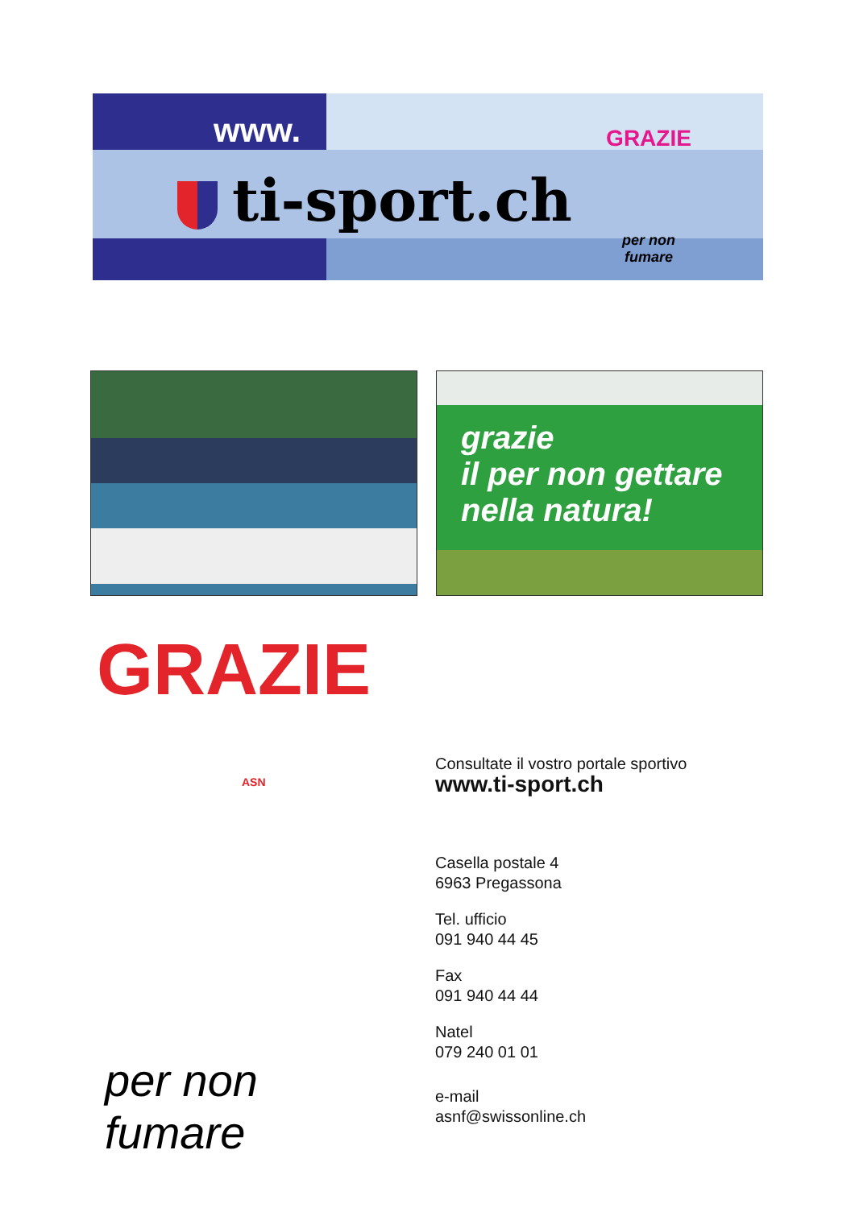www.
ti-sport.ch
GRAZIE
per non fumare
grazie
il per non gettare nella natura!
GRAZIE
ASN
per non fumare
Consultate il vostro portale sportivo
www.ti-sport.ch
Casella postale 4
6963 Pregassona
Tel. ufficio
091 940 44 45
Fax
091 940 44 44
Natel
079 240 01 01
e-mail
asnf@swissonline.ch